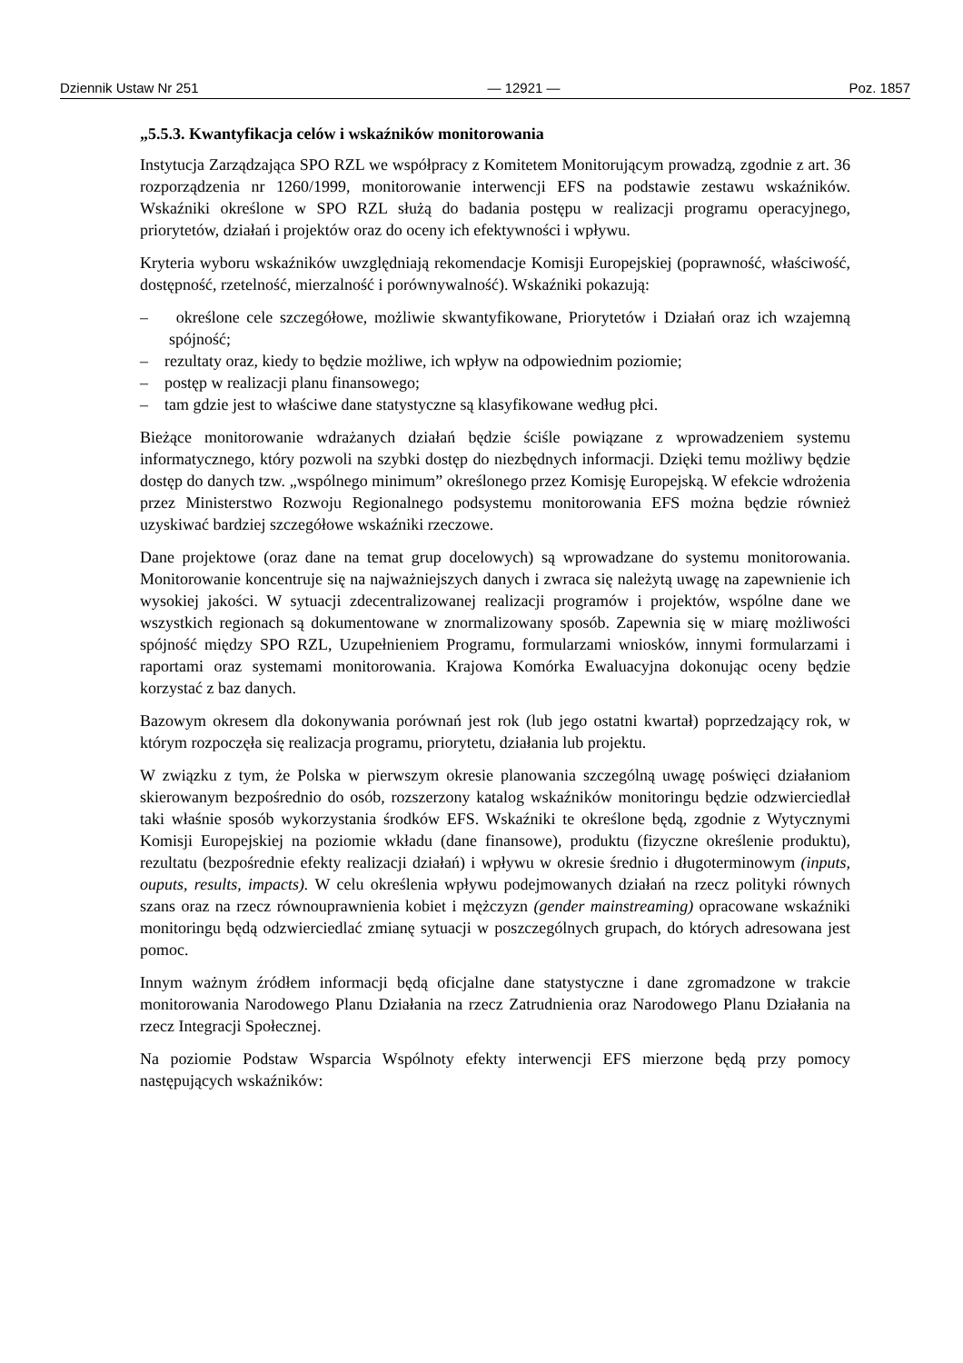Dziennik Ustaw Nr 251 — 12921 — Poz. 1857
„5.5.3. Kwantyfikacja celów i wskaźników monitorowania
Instytucja Zarządzająca SPO RZL we współpracy z Komitetem Monitorującym prowadzą, zgodnie z art. 36 rozporządzenia nr 1260/1999, monitorowanie interwencji EFS na podstawie zestawu wskaźników. Wskaźniki określone w SPO RZL służą do badania postępu w realizacji programu operacyjnego, priorytetów, działań i projektów oraz do oceny ich efektywności i wpływu.
Kryteria wyboru wskaźników uwzględniają rekomendacje Komisji Europejskiej (poprawność, właściwość, dostępność, rzetelność, mierzalność i porównywalność). Wskaźniki pokazują:
– określone cele szczegółowe, możliwie skwantyfikowane, Priorytetów i Działań oraz ich wzajemną spójność;
– rezultaty oraz, kiedy to będzie możliwe, ich wpływ na odpowiednim poziomie;
– postęp w realizacji planu finansowego;
– tam gdzie jest to właściwe dane statystyczne są klasyfikowane według płci.
Bieżące monitorowanie wdrażanych działań będzie ściśle powiązane z wprowadzeniem systemu informatycznego, który pozwoli na szybki dostęp do niezbędnych informacji. Dzięki temu możliwy będzie dostęp do danych tzw. „wspólnego minimum” określonego przez Komisję Europejską. W efekcie wdrożenia przez Ministerstwo Rozwoju Regionalnego podsystemu monitorowania EFS można będzie również uzyskiwać bardziej szczegółowe wskaźniki rzeczowe.
Dane projektowe (oraz dane na temat grup docelowych) są wprowadzane do systemu monitorowania. Monitorowanie koncentruje się na najważniejszych danych i zwraca się należytą uwagę na zapewnienie ich wysokiej jakości. W sytuacji zdecentralizowanej realizacji programów i projektów, wspólne dane we wszystkich regionach są dokumentowane w znormalizowany sposób. Zapewnia się w miarę możliwości spójność między SPO RZL, Uzupełnieniem Programu, formularzami wniosków, innymi formularzami i raportami oraz systemami monitorowania. Krajowa Komórka Ewaluacyjna dokonując oceny będzie korzystać z baz danych.
Bazowym okresem dla dokonywania porównań jest rok (lub jego ostatni kwartał) poprzedzający rok, w którym rozpoczęła się realizacja programu, priorytetu, działania lub projektu.
W związku z tym, że Polska w pierwszym okresie planowania szczególną uwagę poświęci działaniom skierowanym bezpośrednio do osób, rozszerzony katalog wskaźników monitoringu będzie odzwierciedlał taki właśnie sposób wykorzystania środków EFS. Wskaźniki te określone będą, zgodnie z Wytycznymi Komisji Europejskiej na poziomie wkładu (dane finansowe), produktu (fizyczne określenie produktu), rezultatu (bezpośrednie efekty realizacji działań) i wpływu w okresie średnio i długoterminowym (inputs, ouputs, results, impacts). W celu określenia wpływu podejmowanych działań na rzecz polityki równych szans oraz na rzecz równouprawnienia kobiet i mężczyzn (gender mainstreaming) opracowane wskaźniki monitoringu będą odzwierciedlać zmianę sytuacji w poszczególnych grupach, do których adresowana jest pomoc.
Innym ważnym źródłem informacji będą oficjalne dane statystyczne i dane zgromadzone w trakcie monitorowania Narodowego Planu Działania na rzecz Zatrudnienia oraz Narodowego Planu Działania na rzecz Integracji Społecznej.
Na poziomie Podstaw Wsparcia Wspólnoty efekty interwencji EFS mierzone będą przy pomocy następujących wskaźników: